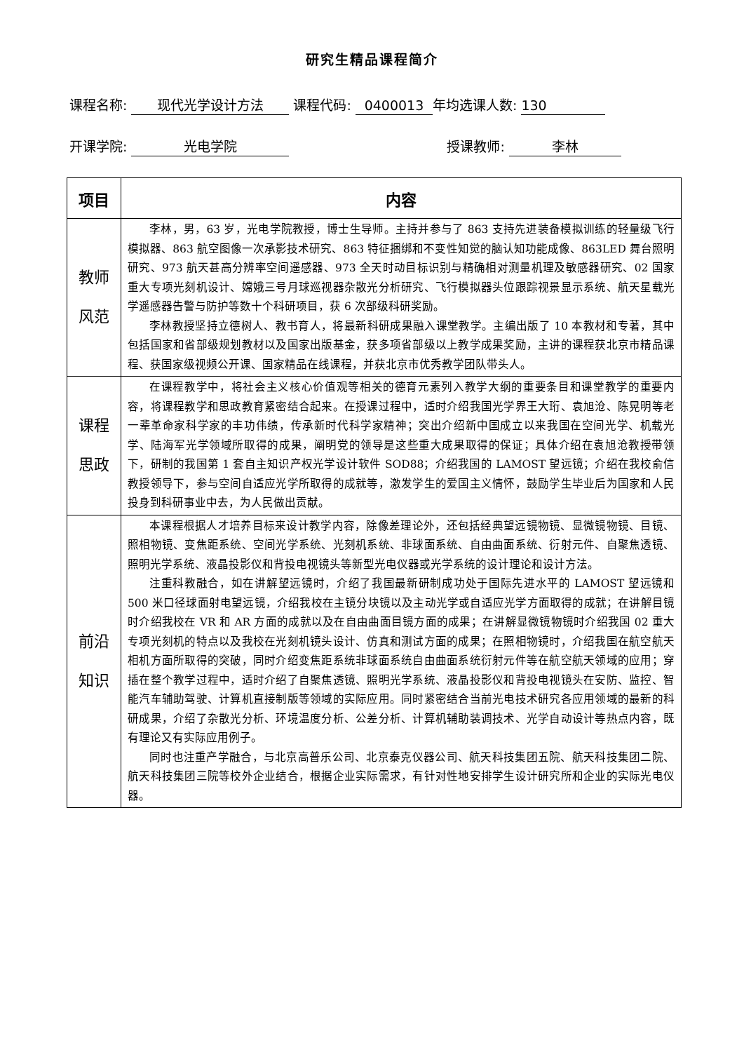研究生精品课程简介
课程名称: 现代光学设计方法 课程代码: 0400013 年均选课人数: 130
开课学院: 光电学院 授课教师: 李林
| 项目 | 内容 |
| --- | --- |
| 教师 风范 | 李林，男，63 岁，光电学院教授，博士生导师。主持并参与了 863 支持先进装备模拟训练的轻量级飞行模拟器、863 航空图像一次承影技术研究、863 特征捆绑和不变性知觉的脑认知功能成像、863LED 舞台照明研究、973 航天甚高分辨率空间遥感器、973 全天时动目标识别与精确相对测量机理及敏感器研究、02 国家重大专项光刻机设计、嫦娥三号月球巡视器杂散光分析研究、飞行模拟器头位跟踪视景显示系统、航天星载光学遥感器告警与防护等数十个科研项目，获 6 次部级科研奖励。 李林教授坚持立德树人、教书育人，将最新科研成果融入课堂教学。主编出版了 10 本教材和专著，其中包括国家和省部级规划教材以及国家出版基金，获多项省部级以上教学成果奖励，主讲的课程获北京市精品课程、获国家级视频公开课、国家精品在线课程，并获北京市优秀教学团队带头人。 |
| 课程 思政 | 在课程教学中，将社会主义核心价值观等相关的德育元素列入教学大纲的重要条目和课堂教学的重要内容，将课程教学和思政教育紧密结合起来。在授课过程中，适时介绍我国光学界王大珩、袁旭沧、陈晃明等老一辈革命家科学家的丰功伟绩，传承新时代科学家精神；突出介绍新中国成立以来我国在空间光学、机载光学、陆海军光学领域所取得的成果，阐明党的领导是这些重大成果取得的保证；具体介绍在袁旭沧教授带领下，研制的我国第 1 套自主知识产权光学设计软件 SOD88；介绍我国的 LAMOST 望远镜；介绍在我校俞信教授领导下，参与空间自适应光学所取得的成就等，激发学生的爱国主义情怀，鼓励学生毕业后为国家和人民投身到科研事业中去，为人民做出贡献。 |
| 前沿 知识 | 本课程根据人才培养目标来设计教学内容，除像差理论外，还包括经典望远镜物镜、显微镜物镜、目镜、照相物镜、变焦距系统、空间光学系统、光刻机系统、非球面系统、自由曲面系统、衍射元件、自聚焦透镜、照明光学系统、液晶投影仪和背投电视镜头等新型光电仪器或光学系统的设计理论和设计方法。 注重科教融合，如在讲解望远镜时，介绍了我国最新研制成功处于国际先进水平的 LAMOST 望远镜和 500 米口径球面射电望远镜，介绍我校在主镜分块镜以及主动光学或自适应光学方面取得的成就；在讲解目镜时介绍我校在 VR 和 AR 方面的成就以及在自由曲面目镜方面的成果；在讲解显微镜物镜时介绍我国 02 重大专项光刻机的特点以及我校在光刻机镜头设计、仿真和测试方面的成果；在照相物镜时，介绍我国在航空航天相机方面所取得的突破，同时介绍变焦距系统非球面系统自由曲面系统衍射元件等在航空航天领域的应用；穿插在整个教学过程中，适时介绍了自聚焦透镜、照明光学系统、液晶投影仪和背投电视镜头在安防、监控、智能汽车辅助驾驶、计算机直接制版等领域的实际应用。同时紧密结合当前光电技术研究各应用领域的最新的科研成果，介绍了杂散光分析、环境温度分析、公差分析、计算机辅助装调技术、光学自动设计等热点内容，既有理论又有实际应用例子。 同时也注重产学融合，与北京高普乐公司、北京泰克仪器公司、航天科技集团五院、航天科技集团二院、航天科技集团三院等校外企业结合，根据企业实际需求，有针对性地安排学生设计研究所和企业的实际光电仪器。 |